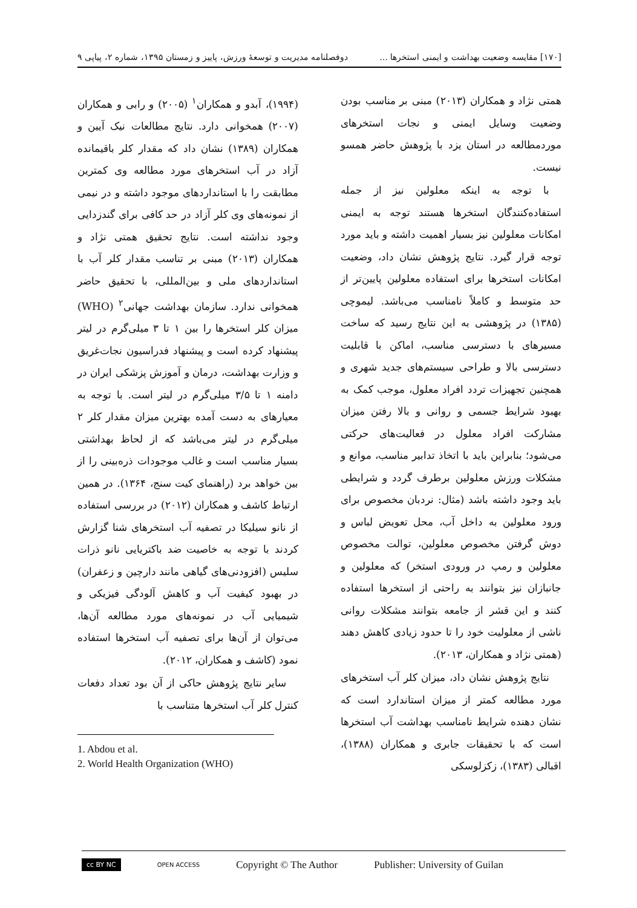[۱۷۰] مقایسه وضعیت بهداشت و ایمنی استخرها ... دوفصلنامه مدیریت و توسعهٔ ورزش، پاییز و زمستان ۱۳۹۵، شماره ۲، پیاپی ۹
همتی نژاد و همکاران (۲۰۱۳) مبنی بر مناسب بودن وضعیت وسایل ایمنی و نجات استخرهای موردمطالعه در استان یزد با پژوهش حاضر همسو نیست.
با توجه به اینکه معلولین نیز از جمله استفاده‌کنندگان استخرها هستند توجه به ایمنی امکانات معلولین نیز بسیار اهمیت داشته و باید مورد توجه قرار گیرد. نتایج پژوهش نشان داد، وضعیت امکانات استخرها برای استفاده معلولین پایین‌تر از حد متوسط و کاملاً نامناسب می‌باشد. لیموچی (۱۳۸۵) در پژوهشی به این نتایج رسید که ساخت مسیرهای با دسترسی مناسب، اماکن با قابلیت دسترسی بالا و طراحی سیستم‌های جدید شهری و همچنین تجهیزات تردد افراد معلول، موجب کمک به بهبود شرایط جسمی و روانی و بالا رفتن میزان مشارکت افراد معلول در فعالیت‌های حرکتی می‌شود؛ بنابراین باید با اتخاذ تدابیر مناسب، موانع و مشکلات ورزش معلولین برطرف گردد و شرایطی باید وجود داشته باشد (مثال: نردبان مخصوص برای ورود معلولین به داخل آب، محل تعویض لباس و دوش گرفتن مخصوص معلولین، توالت مخصوص معلولین و رمپ در ورودی استخر) که معلولین و جانبازان نیز بتوانند به راحتی از استخرها استفاده کنند و این قشر از جامعه بتوانند مشکلات روانی ناشی از معلولیت خود را تا حدود زیادی کاهش دهند (همتی نژاد و همکاران، ۲۰۱۳).
نتایج پژوهش نشان داد، میزان کلر آب استخرهای مورد مطالعه کمتر از میزان استاندارد است که نشان دهنده شرایط نامناسب بهداشت آب استخرها است که با تحقیقات جابری و همکاران (۱۳۸۸)، اقبالی (۱۳۸۳)، زکزلوسکی
(۱۹۹۴)، آبدو و همکاران<sup>۱</sup> (۲۰۰۵) و رابی و همکاران (۲۰۰۷) همخوانی دارد. نتایج مطالعات نیک آیین و همکاران (۱۳۸۹) نشان داد که مقدار کلر باقیمانده آزاد در آب استخرهای مورد مطالعه وی کمترین مطابقت را با استانداردهای موجود داشته و در نیمی از نمونه‌های وی کلر آزاد در حد کافی برای گندزدایی وجود نداشته است. نتایج تحقیق همتی نژاد و همکاران (۲۰۱۳) مبنی بر تناسب مقدار کلر آب با استانداردهای ملی و بین‌المللی، با تحقیق حاضر همخوانی ندارد. سازمان بهداشت جهانی<sup>۲</sup> (WHO) میزان کلر استخرها را بین ۱ تا ۳ میلی‌گرم در لیتر پیشنهاد کرده است و پیشنهاد فدراسیون نجات‌غریق و وزارت بهداشت، درمان و آموزش پزشکی ایران در دامنه ۱ تا ۳/۵ میلی‌گرم در لیتر است. با توجه به معیارهای به دست آمده بهترین میزان مقدار کلر ۲ میلی‌گرم در لیتر می‌باشد که از لحاظ بهداشتی بسیار مناسب است و غالب موجودات ذره‌بینی را از بین خواهد برد (راهنمای کیت سنج، ۱۳۶۴). در همین ارتباط کاشف و همکاران (۲۰۱۲) در بررسی استفاده از نانو سیلیکا در تصفیه آب استخرهای شنا گزارش کردند با توجه به خاصیت ضد باکتریایی نانو ذرات سلیس (افزودنی‌های گیاهی مانند دارچین و زعفران) در بهبود کیفیت آب و کاهش آلودگی فیزیکی و شیمیایی آب در نمونه‌های مورد مطالعه آن‌ها، می‌توان از آن‌ها برای تصفیه آب استخرها استفاده نمود (کاشف و همکاران، ۲۰۱۲).
سایر نتایج پژوهش حاکی از آن بود تعداد دفعات کنترل کلر آب استخرها متناسب با
1. Abdou et al.
2. World Health Organization (WHO)
cc BY NC OPEN ACCESS Copyright © The Author Publisher: University of Guilan